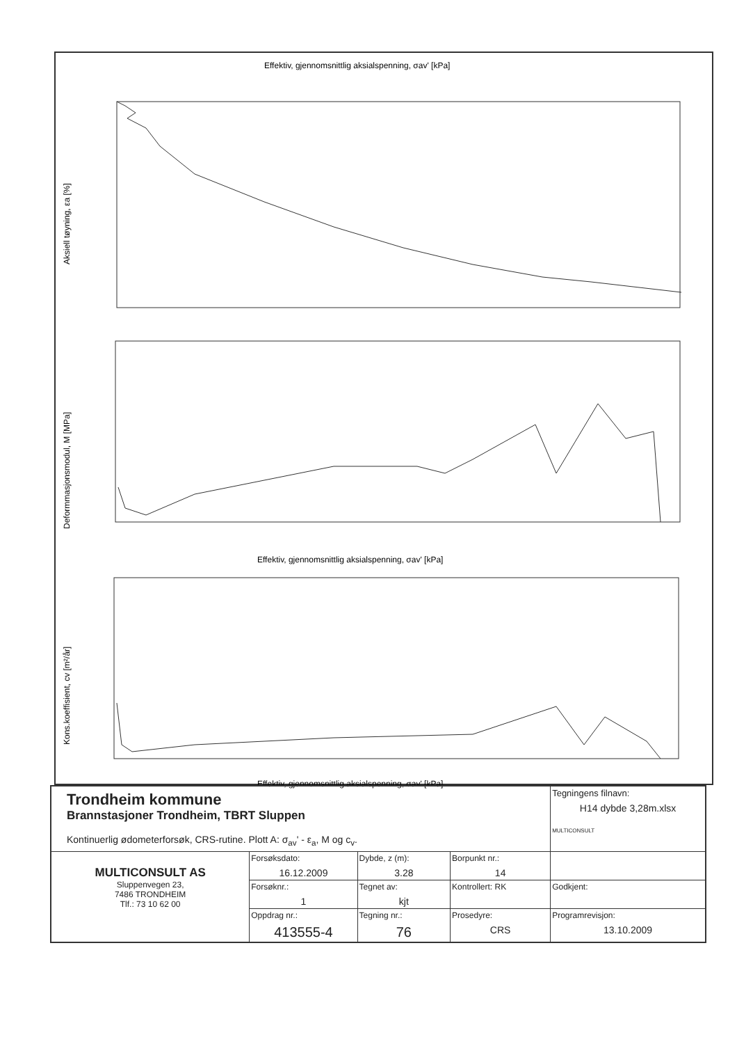Effektiv, gjennomsnittlig aksialspenning, σav' [kPa]
Aksiell tøyning, εa [%]
Deformmasjonsmodul, M [MPa]
Effektiv, gjennomsnittlig aksialspenning, σav' [kPa]
Kons.koeffisient, cv [m²/år]
Effektiv, gjennomsnittlig aksialspenning, σav' [kPa]
| Trondheim kommune Brannstasjoner Trondheim, TBRT Sluppen Kontinuerlig ødometerforsøk, CRS-rutine. Plott A: σ<sub>av</sub>' - ε<sub>a</sub>, M og c<sub>v</sub>. | | | | Tegningens filnavn: H14 dybde 3,28m.xlsx MULTICONSULT |
| MULTICONSULT AS Sluppenvegen 23, 7486 TRONDHEIM Tlf.: 73 10 62 00 | Forsøksdato: 16.12.2009 | Dybde, z (m): 3.28 | Borpunkt nr.: 14 | |
| | Forsøknr.: 1 | Tegnet av: kjt | Kontrollert: RK | Godkjent: |
| | Oppdrag nr.: 413555-4 | Tegning nr.: 76 | Prosedyre: CRS | Programrevisjon: 13.10.2009 |